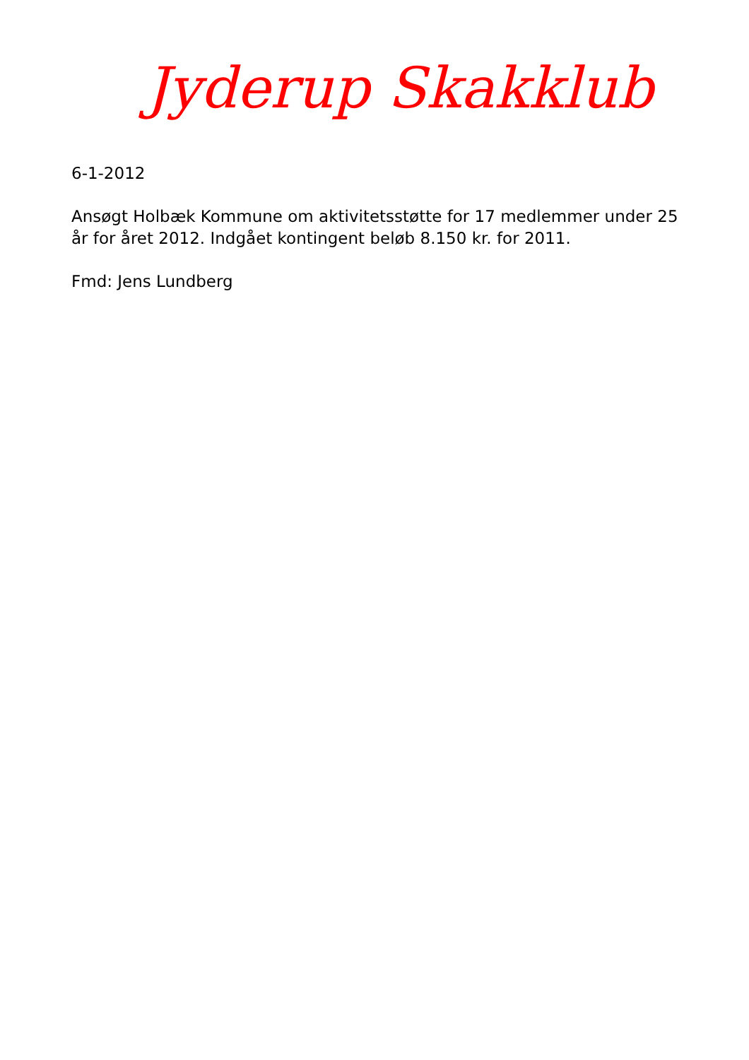Jyderup Skakklub
6-1-2012
Ansøgt Holbæk Kommune om aktivitetsstøtte for 17 medlemmer under 25 år for året 2012. Indgået kontingent beløb 8.150 kr. for 2011.
Fmd: Jens Lundberg